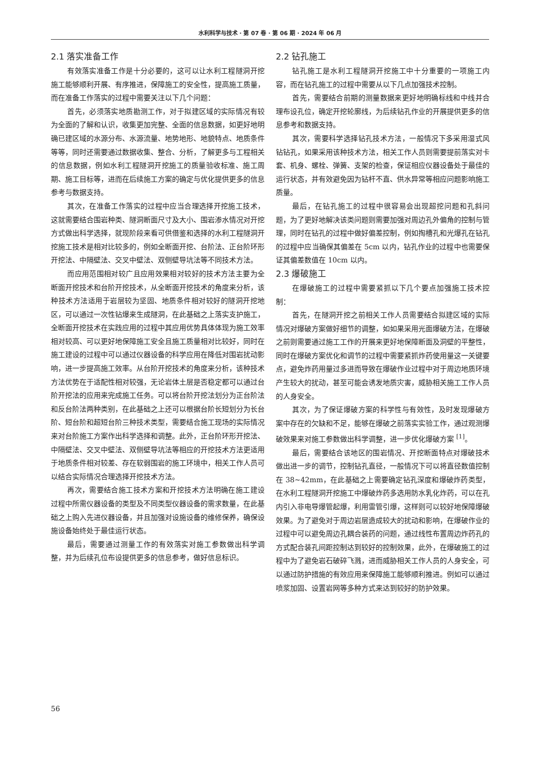水利科学与技术 · 第 07 卷 · 第 06 期 · 2024 年 06 月
2.1 落实准备工作
有效落实准备工作是十分必要的，这可以让水利工程隧洞开挖施工能够顺利开展、有序推进，保障施工的安全性，提高施工质量，而在准备工作落实的过程中需要关注以下几个问题：
首先，必须落实地质勘测工作，对于拟建区域的实际情况有较为全面的了解和认识，收集更加完整、全面的信息数据，如更好地明确已建区域的水源分布、水源流量、地势地形、地貌特点、地质条件等等，同时还需要通过数据收集、整合、分析，了解更多与工程相关的信息数据，例如水利工程隧洞开挖施工的质量验收标准、施工周期、施工目标等，进而在后续施工方案的确定与优化提供更多的信息参考与数据支持。
其次，在准备工作落实的过程中应当合理选择开挖施工技术，这就需要结合围岩种类、隧洞断面尺寸及大小、围岩渗水情况对开挖方式做出科学选择，就现阶段来看可供借鉴和选择的水利工程隧洞开挖施工技术是相对比较多的，例如全断面开挖、台阶法、正台阶环形开挖法、中隔壁法、交叉中壁法、双侧壁导坑法等不同技术方法。
而应用范围相对较广且应用效果相对较好的技术方法主要为全断面开挖技术和台阶开挖技术，从全断面开挖技术的角度来分析，该种技术方法适用于岩层较为坚固、地质条件相对较好的隧洞开挖地区，可以通过一次性钻爆来生成隧洞，在此基础之上落实支护施工，全断面开挖技术在实践应用的过程中其应用优势具体体现为施工效率相对较高、可以更好地保障施工安全且施工质量相对比较好，同时在施工建设的过程中可以通过仪器设备的科学应用在降低对围岩扰动影响，进一步提高施工效率。从台阶开挖技术的角度来分析，该种技术方法优势在于适配性相对较强，无论岩体土层是否稳定都可以通过台阶开挖法的应用来完成施工任务。可以将台阶开挖法划分为正台阶法和反台阶法两种类别，在此基础之上还可以根据台阶长短划分为长台阶、短台阶和超短台阶三种技术类型，需要结合施工现场的实际情况来对台阶施工方案作出科学选择和调整。此外，正台阶环形开挖法、中隔壁法、交叉中壁法、双侧壁导坑法等相应的开挖技术方法更适用于地质条件相对较差、存在软弱围岩的施工环境中，相关工作人员可以结合实际情况合理选择开挖技术方法。
再次，需要结合施工技术方案和开挖技术方法明确在施工建设过程中所需仪器设备的类型及不同类型仪器设备的需求数量，在此基础之上购入先进仪器设备，并且加强对设施设备的维修保养，确保设施设备始终处于最佳运行状态。
最后，需要通过测量工作的有效落实对施工参数做出科学调整，并为后续孔位布设提供更多的信息参考，做好信息标识。
2.2 钻孔施工
钻孔施工是水利工程隧洞开挖施工中十分重要的一项施工内容，而在钻孔施工的过程中需要从以下几点加强技术控制。
首先，需要结合前期的测量数据来更好地明确标线和中线并合理布设孔位，确定开挖轮廓线，为后续钻孔作业的开展提供更多的信息参考和数据支持。
其次，需要科学选择钻孔技术方法，一般情况下多采用湿式风钻钻孔，如果采用该种技术方法，相关工作人员则需要提前落实对卡套、机身、螺栓、弹簧、支架的检查，保证相应仪器设备处于最佳的运行状态，并有效避免因为钻杆不直、供水异常等相应问题影响施工质量。
最后，在钻孔施工的过程中很容易会出现超挖问题和孔斜问题，为了更好地解决该类问题则需要加强对周边孔外偏角的控制与管理，同时在钻孔的过程中做好偏差控制，例如掏槽孔和光爆孔在钻孔的过程中应当确保其偏差在 5cm 以内，钻孔作业的过程中也需要保证其偏差数值在 10cm 以内。
2.3 爆破施工
在爆破施工的过程中需要紧抓以下几个要点加强施工技术控制：
首先，在隧洞开挖之前相关工作人员需要结合拟建区域的实际情况对爆破方案做好细节的调整，如如果采用光面爆破方法，在爆破之前则需要通过施工工作的开展来更好地保障断面及洞壁的平整性，同时在爆破方案优化和调节的过程中需要紧抓炸药使用量这一关键要点，避免炸药用量过多进而导致在爆破作业过程中对于周边地质环境产生较大的扰动，甚至可能会诱发地质灾害，威胁相关施工工作人员的人身安全。
其次，为了保证爆破方案的科学性与有效性，及时发现爆破方案中存在的欠缺和不足，能够在爆破之前落实实验工作，通过观测爆破效果来对施工参数做出科学调整，进一步优化爆破方案 <sup>[1]</sup>。
最后，需要结合该地区的围岩情况、开挖断面特点对爆破技术做出进一步的调节，控制钻孔直径，一般情况下可以将直径数值控制在 38~42mm，在此基础之上需要确定钻孔深度和爆破炸药类型，在水利工程隧洞开挖施工中爆破炸药多选用防水乳化炸药，可以在孔内引入非电导爆管起爆，利用雷管引爆，这样则可以较好地保障爆破效果。为了避免对于周边岩层造成较大的扰动和影响，在爆破作业的过程中可以避免周边孔耦合装药的问题，通过线性布置周边炸药孔的方式配合装孔间距控制达到较好的控制效果，此外，在爆破施工的过程中为了避免岩石破碎飞溅，进而威胁相关工作人员的人身安全，可以通过防护措施的有效应用来保障施工能够顺利推进。例如可以通过喷浆加固、设置岩网等多种方式来达到较好的防护效果。
56